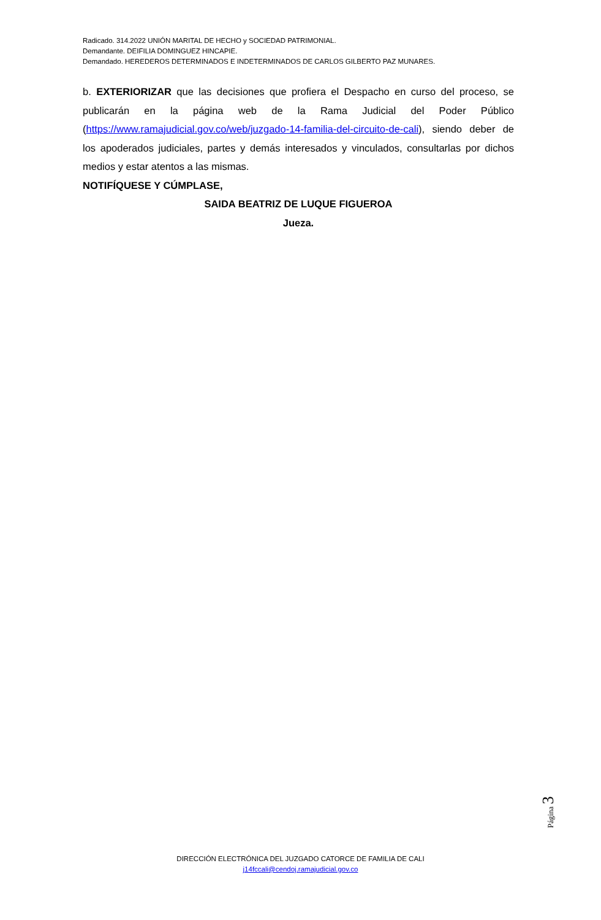Radicado. 314.2022 UNIÓN MARITAL DE HECHO y SOCIEDAD PATRIMONIAL.
Demandante. DEIFILIA DOMINGUEZ HINCAPIE.
Demandado. HEREDEROS DETERMINADOS E INDETERMINADOS DE CARLOS GILBERTO PAZ MUNARES.
b. EXTERIORIZAR que las decisiones que profiera el Despacho en curso del proceso, se publicarán en la página web de la Rama Judicial del Poder Público (https://www.ramajudicial.gov.co/web/juzgado-14-familia-del-circuito-de-cali), siendo deber de los apoderados judiciales, partes y demás interesados y vinculados, consultarlas por dichos medios y estar atentos a las mismas.
NOTIFÍQUESE Y CÚMPLASE,
SAIDA BEATRIZ DE LUQUE FIGUEROA
Jueza.
Página 3
DIRECCIÓN ELECTRÓNICA DEL JUZGADO CATORCE DE FAMILIA DE CALI
j14fccali@cendoj.ramajudicial.gov.co